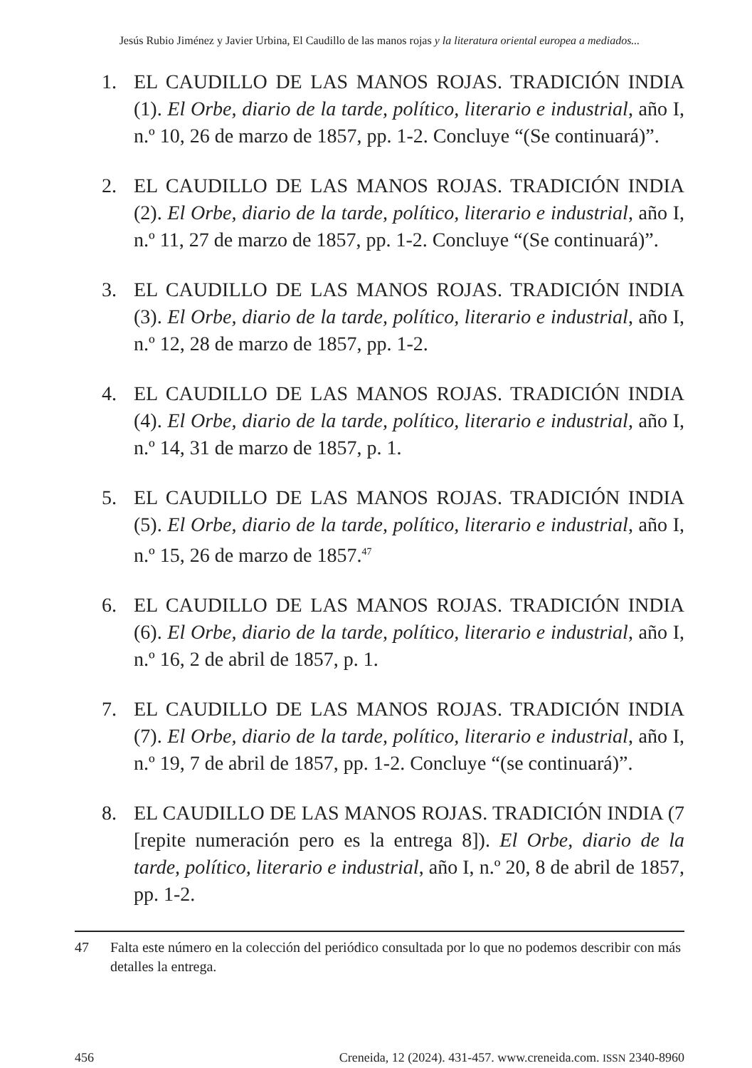Jesús Rubio Jiménez y Javier Urbina, El Caudillo de las manos rojas y la literatura oriental europea a mediados...
1. EL CAUDILLO DE LAS MANOS ROJAS. TRADICIÓN INDIA (1). El Orbe, diario de la tarde, político, literario e industrial, año I, n.º 10, 26 de marzo de 1857, pp. 1-2. Concluye “(Se continuará)”.
2. EL CAUDILLO DE LAS MANOS ROJAS. TRADICIÓN INDIA (2). El Orbe, diario de la tarde, político, literario e industrial, año I, n.º 11, 27 de marzo de 1857, pp. 1-2. Concluye “(Se continuará)”.
3. EL CAUDILLO DE LAS MANOS ROJAS. TRADICIÓN INDIA (3). El Orbe, diario de la tarde, político, literario e industrial, año I, n.º 12, 28 de marzo de 1857, pp. 1-2.
4. EL CAUDILLO DE LAS MANOS ROJAS. TRADICIÓN INDIA (4). El Orbe, diario de la tarde, político, literario e industrial, año I, n.º 14, 31 de marzo de 1857, p. 1.
5. EL CAUDILLO DE LAS MANOS ROJAS. TRADICIÓN INDIA (5). El Orbe, diario de la tarde, político, literario e industrial, año I, n.º 15, 26 de marzo de 1857.<sup>47</sup>
6. EL CAUDILLO DE LAS MANOS ROJAS. TRADICIÓN INDIA (6). El Orbe, diario de la tarde, político, literario e industrial, año I, n.º 16, 2 de abril de 1857, p. 1.
7. EL CAUDILLO DE LAS MANOS ROJAS. TRADICIÓN INDIA (7). El Orbe, diario de la tarde, político, literario e industrial, año I, n.º 19, 7 de abril de 1857, pp. 1-2. Concluye “(se continuará)”.
8. EL CAUDILLO DE LAS MANOS ROJAS. TRADICIÓN INDIA (7 [repite numeración pero es la entrega 8]). El Orbe, diario de la tarde, político, literario e industrial, año I, n.º 20, 8 de abril de 1857, pp. 1-2.
47 Falta este número en la colección del periódico consultada por lo que no podemos describir con más detalles la entrega.
456 Creneida, 12 (2024). 431-457. www.creneida.com. ISSN 2340-8960